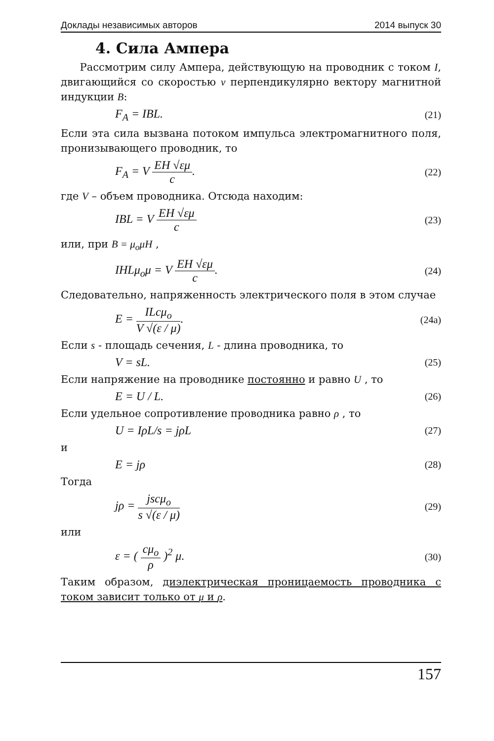Доклады независимых авторов 2014 выпуск 30
4. Сила Ампера
Рассмотрим силу Ампера, действующую на проводник с током I, двигающийся со скоростью v перпендикулярно вектору магнитной индукции B:
F<sub>A</sub> = IBL. (21)
Если эта сила вызвана потоком импульса электромагнитного поля, пронизывающего проводник, то
F<sub>A</sub> = V
EH √εμ
c
. (22)
где V – объем проводника. Отсюда находим:
IBL = V
EH √εμ
c
(23)
или, при B = μ<sub>o</sub>μH ,
IHLμ<sub>o</sub>μ = V
EH √εμ
c
. (24)
Следовательно, напряженность электрического поля в этом случае
E =
ILcμ<sub>o</sub>
V √(ε / μ)
. (24a)
Если s - площадь сечения, L - длина проводника, то
V = sL. (25)
Если напряжение на проводнике постоянно и равно U , то
E = U / L. (26)
Если удельное сопротивление проводника равно ρ , то
U = IρL/s = jρL (27)
и
E = jρ (28)
Тогда
jρ =
jscμ<sub>o</sub>
s √(ε / μ)
(29)
или
ε = (
cμ<sub>o</sub>
ρ
)<sup>2</sup> μ. (30)
Таким образом, диэлектрическая проницаемость проводника с током зависит только от μ и ρ.
157